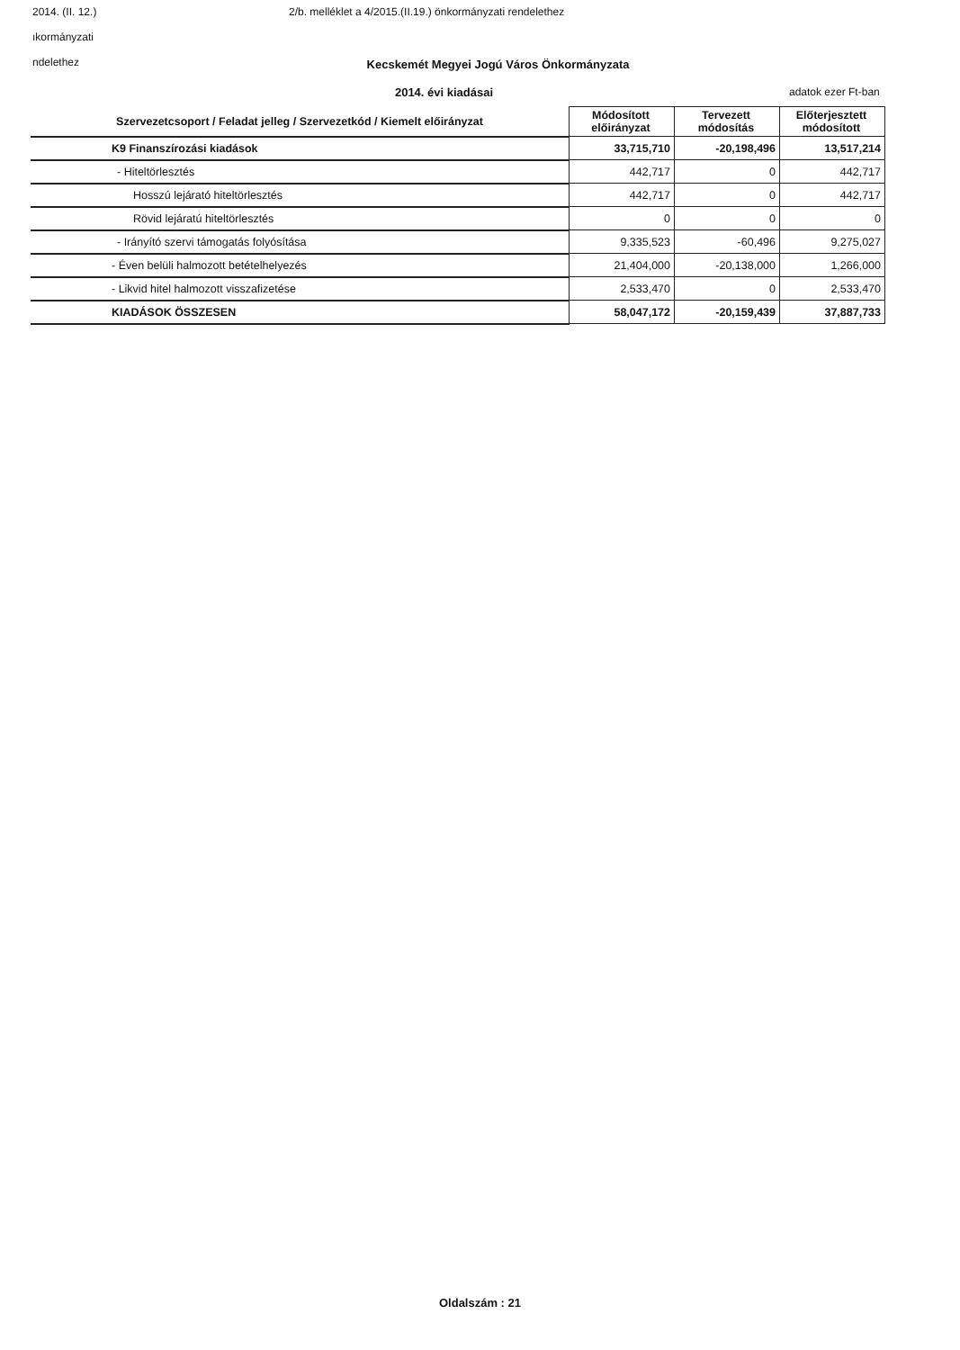2014. (II. 12.) 2/b. melléklet a 4/2015.(II.19.) önkormányzati rendelethez
ıkormányzati
ndelethez
Kecskemét Megyei Jogú Város Önkormányzata
2014. évi kiadásai adatok ezer Ft-ban
| Szervezetcsoport / Feladat jelleg / Szervezetkód / Kiemelt előirányzat | Módosított előirányzat | Tervezett módosítás | Előterjesztett módosított |
| --- | --- | --- | --- |
| K9 Finanszírozási kiadások | 33,715,710 | -20,198,496 | 13,517,214 |
| - Hiteltörlesztés | 442,717 | 0 | 442,717 |
| Hosszú lejárató hiteltörlesztés | 442,717 | 0 | 442,717 |
| Rövid lejáratú hiteltörlesztés | 0 | 0 | 0 |
| - Irányító szervi támogatás folyósítása | 9,335,523 | -60,496 | 9,275,027 |
| - Éven belüli halmozott betételhelyezés | 21,404,000 | -20,138,000 | 1,266,000 |
| - Likvid hitel halmozott visszafizetése | 2,533,470 | 0 | 2,533,470 |
| KIADÁSOK ÖSSZESEN | 58,047,172 | -20,159,439 | 37,887,733 |
Oldalszám : 21